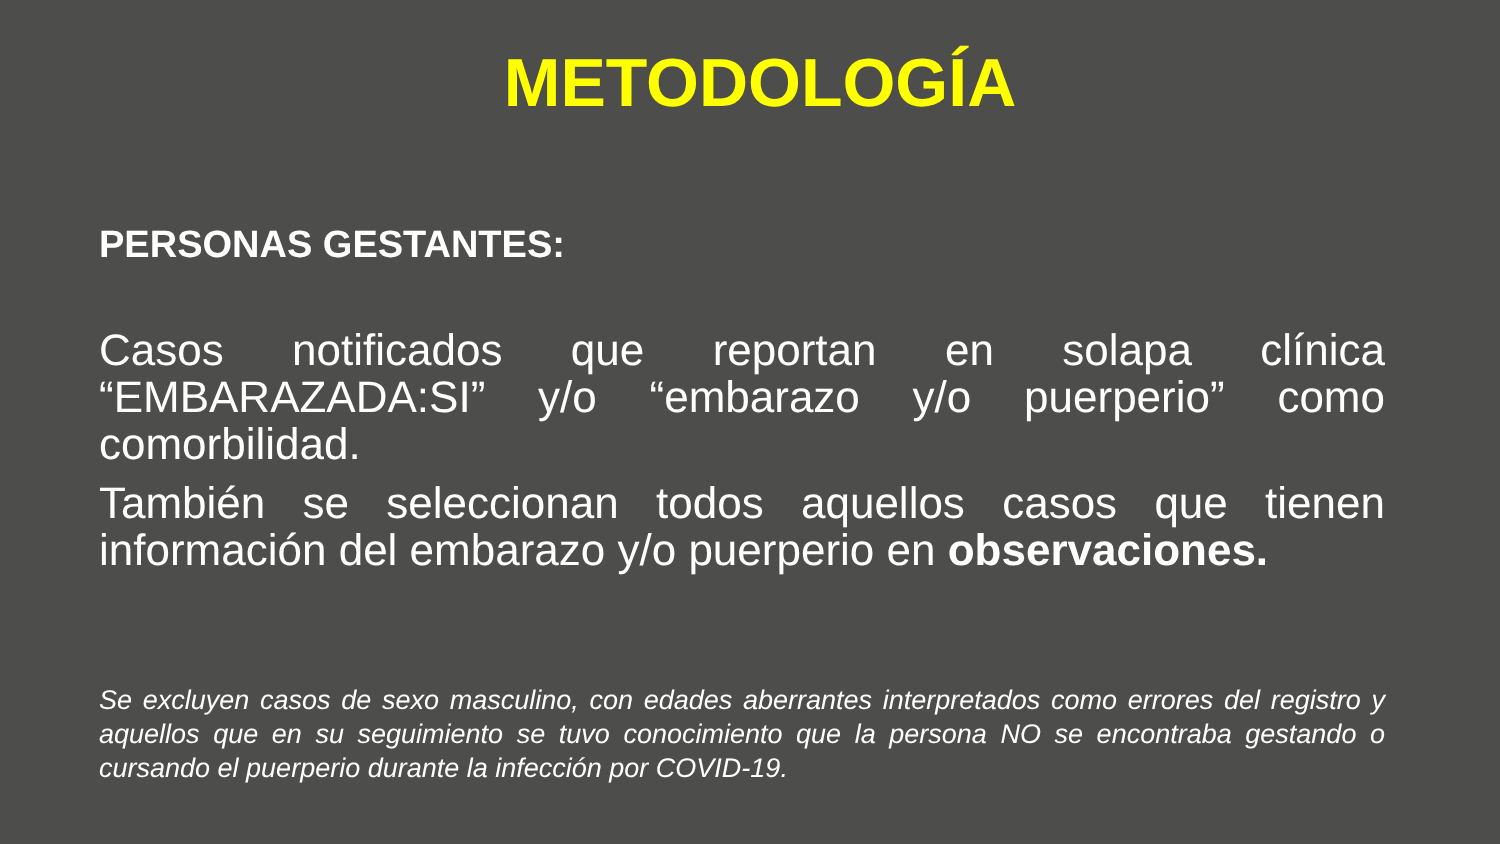METODOLOGÍA
PERSONAS GESTANTES:
Casos notificados que reportan en solapa clínica “EMBARAZADA:SI” y/o “embarazo y/o puerperio” como comorbilidad.
También se seleccionan todos aquellos casos que tienen información del embarazo y/o puerperio en observaciones.
Se excluyen casos de sexo masculino, con edades aberrantes interpretados como errores del registro y aquellos que en su seguimiento se tuvo conocimiento que la persona NO se encontraba gestando o cursando el puerperio durante la infección por COVID-19.